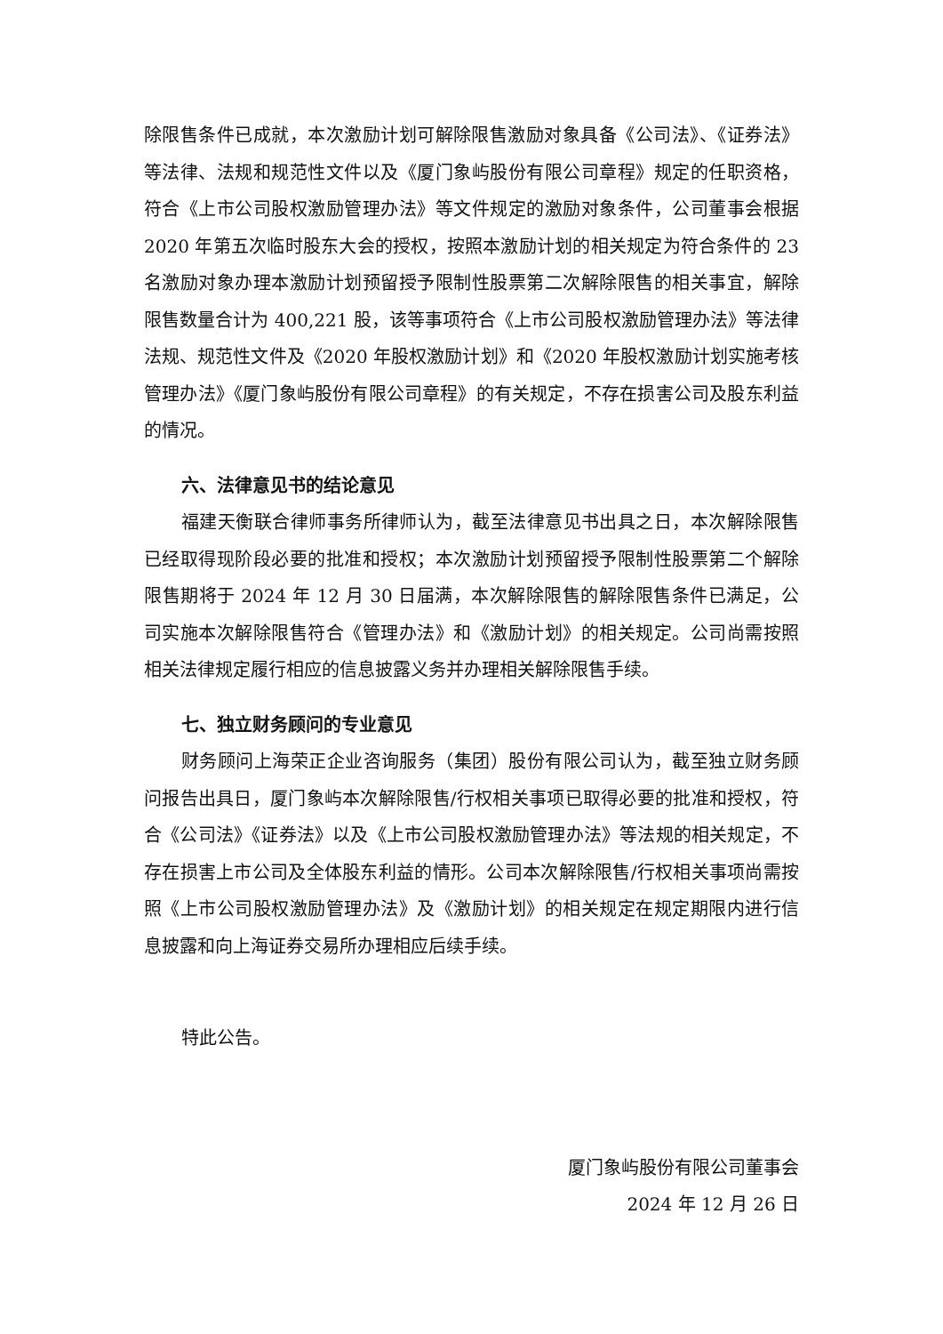除限售条件已成就，本次激励计划可解除限售激励对象具备《公司法》、《证券法》等法律、法规和规范性文件以及《厦门象屿股份有限公司章程》规定的任职资格，符合《上市公司股权激励管理办法》等文件规定的激励对象条件，公司董事会根据 2020 年第五次临时股东大会的授权，按照本激励计划的相关规定为符合条件的 23 名激励对象办理本激励计划预留授予限制性股票第二次解除限售的相关事宜，解除限售数量合计为 400,221 股，该等事项符合《上市公司股权激励管理办法》等法律法规、规范性文件及《2020 年股权激励计划》和《2020 年股权激励计划实施考核管理办法》《厦门象屿股份有限公司章程》的有关规定，不存在损害公司及股东利益的情况。
六、法律意见书的结论意见
福建天衡联合律师事务所律师认为，截至法律意见书出具之日，本次解除限售已经取得现阶段必要的批准和授权；本次激励计划预留授予限制性股票第二个解除限售期将于 2024 年 12 月 30 日届满，本次解除限售的解除限售条件已满足，公司实施本次解除限售符合《管理办法》和《激励计划》的相关规定。公司尚需按照相关法律规定履行相应的信息披露义务并办理相关解除限售手续。
七、独立财务顾问的专业意见
财务顾问上海荣正企业咨询服务（集团）股份有限公司认为，截至独立财务顾问报告出具日，厦门象屿本次解除限售/行权相关事项已取得必要的批准和授权，符合《公司法》《证券法》以及《上市公司股权激励管理办法》等法规的相关规定，不存在损害上市公司及全体股东利益的情形。公司本次解除限售/行权相关事项尚需按照《上市公司股权激励管理办法》及《激励计划》的相关规定在规定期限内进行信息披露和向上海证券交易所办理相应后续手续。
特此公告。
厦门象屿股份有限公司董事会
2024 年 12 月 26 日